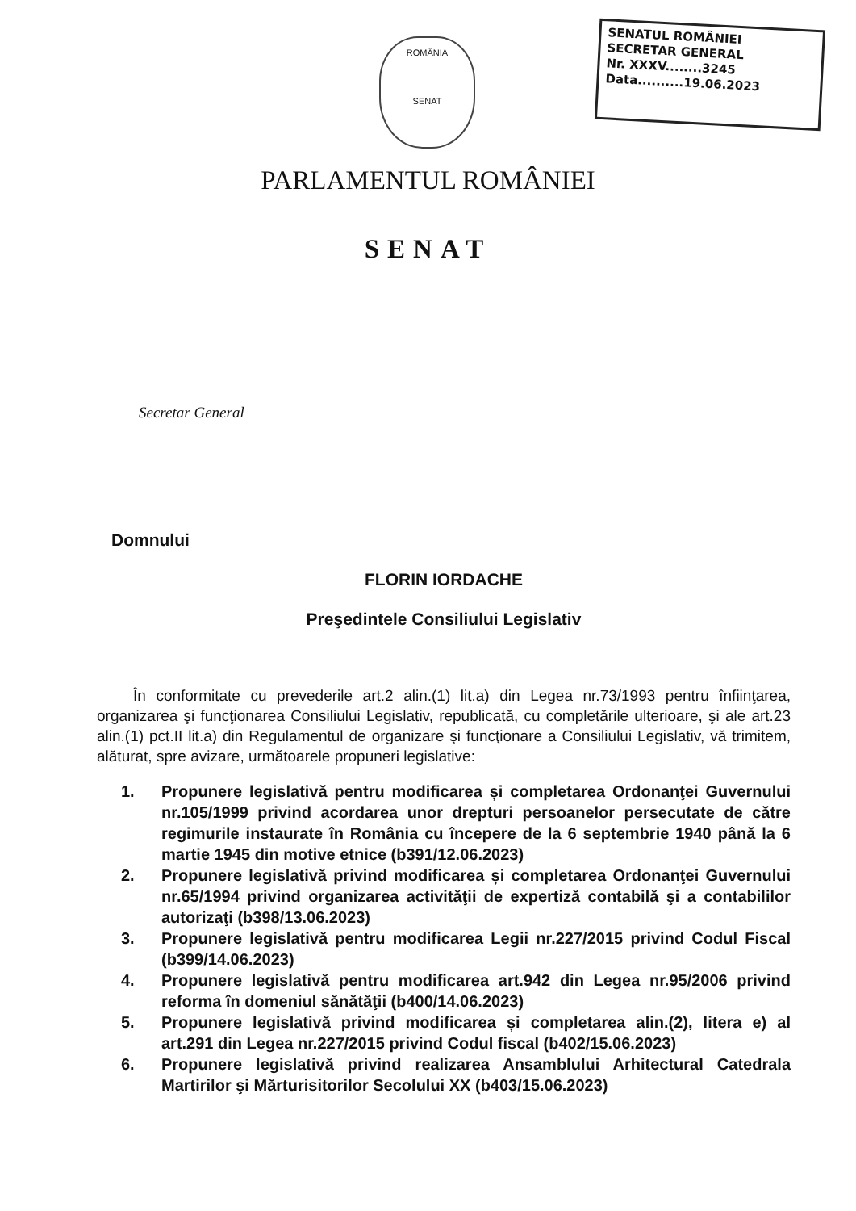ROMÂNIA
SENAT
SENATUL ROMÂNIEI
SECRETAR GENERAL
Nr. XXXV........3245
Data..........19.06.2023
PARLAMENTUL ROMÂNIEI
SENAT
Secretar General
Domnului
FLORIN IORDACHE
Preşedintele Consiliului Legislativ
În conformitate cu prevederile art.2 alin.(1) lit.a) din Legea nr.73/1993 pentru înfiinţarea, organizarea şi funcţionarea Consiliului Legislativ, republicată, cu completările ulterioare, şi ale art.23 alin.(1) pct.II lit.a) din Regulamentul de organizare şi funcţionare a Consiliului Legislativ, vă trimitem, alăturat, spre avizare, următoarele propuneri legislative:
1. Propunere legislativă pentru modificarea și completarea Ordonanţei Guvernului nr.105/1999 privind acordarea unor drepturi persoanelor persecutate de către regimurile instaurate în România cu începere de la 6 septembrie 1940 până la 6 martie 1945 din motive etnice (b391/12.06.2023)
2. Propunere legislativă privind modificarea și completarea Ordonanţei Guvernului nr.65/1994 privind organizarea activităţii de expertiză contabilă şi a contabililor autorizaţi (b398/13.06.2023)
3. Propunere legislativă pentru modificarea Legii nr.227/2015 privind Codul Fiscal (b399/14.06.2023)
4. Propunere legislativă pentru modificarea art.942 din Legea nr.95/2006 privind reforma în domeniul sănătăţii (b400/14.06.2023)
5. Propunere legislativă privind modificarea și completarea alin.(2), litera e) al art.291 din Legea nr.227/2015 privind Codul fiscal (b402/15.06.2023)
6. Propunere legislativă privind realizarea Ansamblului Arhitectural Catedrala Martirilor şi Mărturisitorilor Secolului XX (b403/15.06.2023)